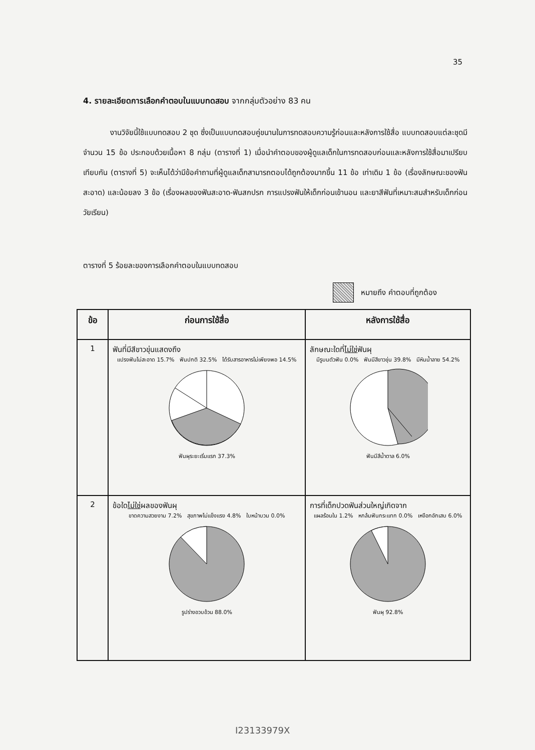35
4. รายละเอียดการเลือกคำตอบในแบบทดสอบ จากกลุ่มตัวอย่าง 83 คน
งานวิจัยนี้ใช้แบบทดสอบ 2 ชุด ซึ่งเป็นแบบทดสอบคู่ขนานในการทดสอบความรู้ก่อนและหลังการใช้สื่อ แบบทดสอบแต่ละชุดมีจำนวน 15 ข้อ ประกอบด้วยเนื้อหา 8 กลุ่ม (ตารางที่ 1) เมื่อนำคำตอบของผู้ดูแลเด็กในการทดสอบก่อนและหลังการใช้สื่อมาเปรียบเทียบกัน (ตารางที่ 5) จะเห็นได้ว่ามีข้อคำถามที่ผู้ดูแลเด็กสามารถตอบได้ถูกต้องมากขึ้น 11 ข้อ เท่าเดิม 1 ข้อ (เรื่องลักษณะของฟันสะอาด) และน้อยลง 3 ข้อ (เรื่องผลของฟันสะอาด-ฟันสกปรก การแปรงฟันให้เด็กก่อนเข้านอน และยาสีฟันที่เหมาะสมสำหรับเด็กก่อนวัยเรียน)
ตารางที่ 5 ร้อยละของการเลือกคำตอบในแบบทดสอบ
หมายถึง คำตอบที่ถูกต้อง
| ข้อ | ก่อนการใช้สื่อ | หลังการใช้สื่อ |
| --- | --- | --- |
| 1 | ฟันที่มีสีขาวขุ่นแสดงถึง แปรงฟันไม่สะอาด 15.7% ฟันปกติ 32.5% ได้รับสารอาหารไม่เพียงพอ 14.5% ฟันผุระยะเริ่มแรก 37.3% | ลักษณะใดที่ ไม่ใช่ ฟันผุ มีรูบนตัวฟัน 0.0% ฟันมีสีขาวขุ่น 39.8% มีหินน้ำลาย 54.2% ฟันมีสีน้ำตาล 6.0% |
| 2 | ข้อใด ไม่ใช่ ผลของฟันผุ ขาดความสวยงาม 7.2% สุขภาพไม่แข็งแรง 4.8% ใบหน้าบวม 0.0% รูปร่างอวบอ้วน 88.0% | การที่เด็กปวดฟันส่วนใหญ่เกิดจาก แผลร้อนใน 1.2% หกล้มฟันกระแทก 0.0% เหงือกอักเสบ 6.0% ฟันผุ 92.8% |
I23133979X